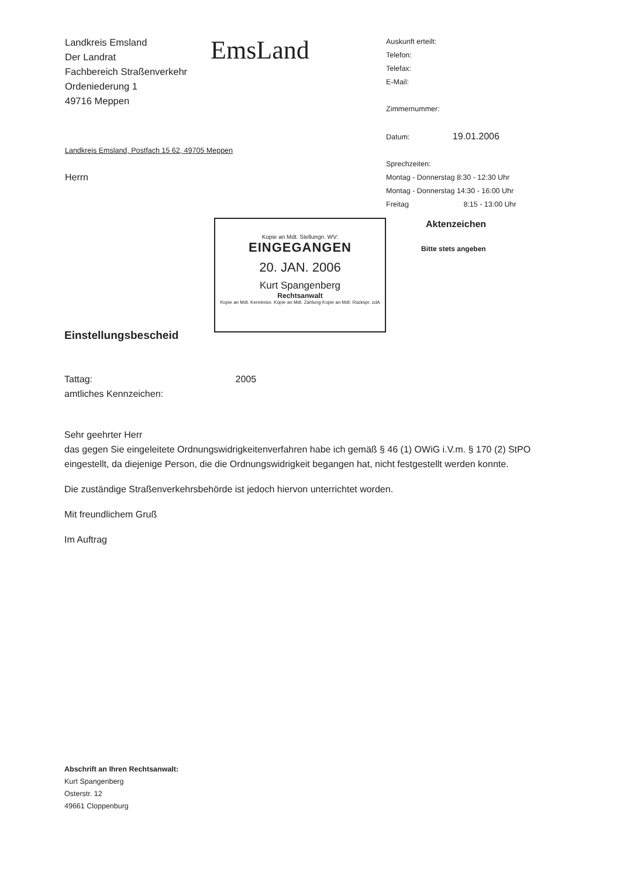Landkreis Emsland
Der Landrat
Fachbereich Straßenverkehr
Ordeniederung 1
49716 Meppen
EmsLand
Landkreis Emsland, Postfach 15 62, 49705 Meppen
Herrn
Auskunft erteilt:
Telefon:
Telefax:
E-Mail:
Zimmernummer:
Datum: 19.01.2006
Sprechzeiten:
Montag - Donnerstag 8:30 - 12:30 Uhr
Montag - Donnerstag 14:30 - 16:00 Uhr
Freitag 8:15 - 13:00 Uhr
Aktenzeichen
Bitte stets angeben
Kopie an Mdt. Stellungn. WV:
EINGEGANGEN
20. JAN. 2006
Kurt Spangenberg
Rechtsanwalt
Kopie an Mdt. Kenntnisn. Kopie an Mdt. Zahlung Kopie an Mdt. Rückspr. zdA
Einstellungsbescheid
Tattag: 2005
amtliches Kennzeichen:
Sehr geehrter Herr
das gegen Sie eingeleitete Ordnungswidrigkeitenverfahren habe ich gemäß § 46 (1) OWiG i.V.m. § 170 (2) StPO eingestellt, da diejenige Person, die die Ordnungswidrigkeit begangen hat, nicht festgestellt werden konnte.
Die zuständige Straßenverkehrsbehörde ist jedoch hiervon unterrichtet worden.
Mit freundlichem Gruß
Im Auftrag
Abschrift an Ihren Rechtsanwalt:
Kurt Spangenberg
Osterstr. 12
49661 Cloppenburg